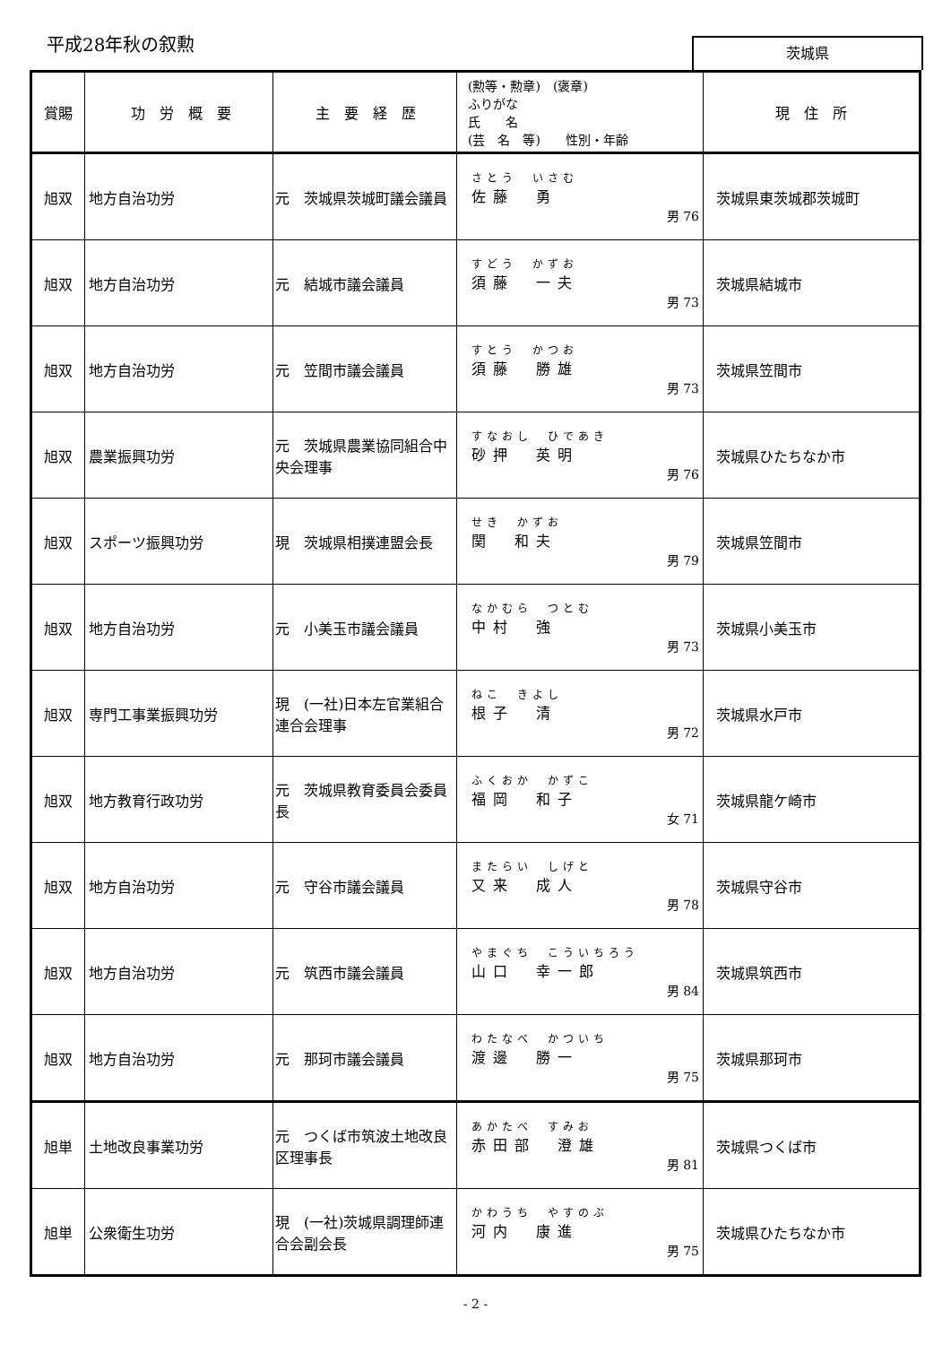平成28年秋の叙勲 茨城県
| 賞賜 | 功 労 概 要 | 主 要 経 歴 | (勲等・勲章) (褒章) ふりがな 氏 名 (芸 名 等) 性別・年齢 | 現 住 所 |
| --- | --- | --- | --- | --- |
| 旭双 | 地方自治功労 | 元 茨城県茨城町議会議員 | さとう いさむ 佐藤 勇 男 76 | 茨城県東茨城郡茨城町 |
| 旭双 | 地方自治功労 | 元 結城市議会議員 | すどう かずお 須藤 一夫 男 73 | 茨城県結城市 |
| 旭双 | 地方自治功労 | 元 笠間市議会議員 | すとう かつお 須藤 勝雄 男 73 | 茨城県笠間市 |
| 旭双 | 農業振興功労 | 元 茨城県農業協同組合中央会理事 | すなおし ひであき 砂押 英明 男 76 | 茨城県ひたちなか市 |
| 旭双 | スポーツ振興功労 | 現 茨城県相撲連盟会長 | せき かずお 関 和夫 男 79 | 茨城県笠間市 |
| 旭双 | 地方自治功労 | 元 小美玉市議会議員 | なかむら つとむ 中村 強 男 73 | 茨城県小美玉市 |
| 旭双 | 専門工事業振興功労 | 現 (一社)日本左官業組合連合会理事 | ねこ きよし 根子 清 男 72 | 茨城県水戸市 |
| 旭双 | 地方教育行政功労 | 元 茨城県教育委員会委員長 | ふくおか かずこ 福岡 和子 女 71 | 茨城県龍ケ崎市 |
| 旭双 | 地方自治功労 | 元 守谷市議会議員 | またらい しげと 又来 成人 男 78 | 茨城県守谷市 |
| 旭双 | 地方自治功労 | 元 筑西市議会議員 | やまぐち こういちろう 山口 幸一郎 男 84 | 茨城県筑西市 |
| 旭双 | 地方自治功労 | 元 那珂市議会議員 | わたなべ かついち 渡邊 勝一 男 75 | 茨城県那珂市 |
| 旭単 | 土地改良事業功労 | 元 つくば市筑波土地改良区理事長 | あかたべ すみお 赤田部 澄雄 男 81 | 茨城県つくば市 |
| 旭単 | 公衆衛生功労 | 現 (一社)茨城県調理師連合会副会長 | かわうち やすのぶ 河内 康進 男 75 | 茨城県ひたちなか市 |
- 2 -